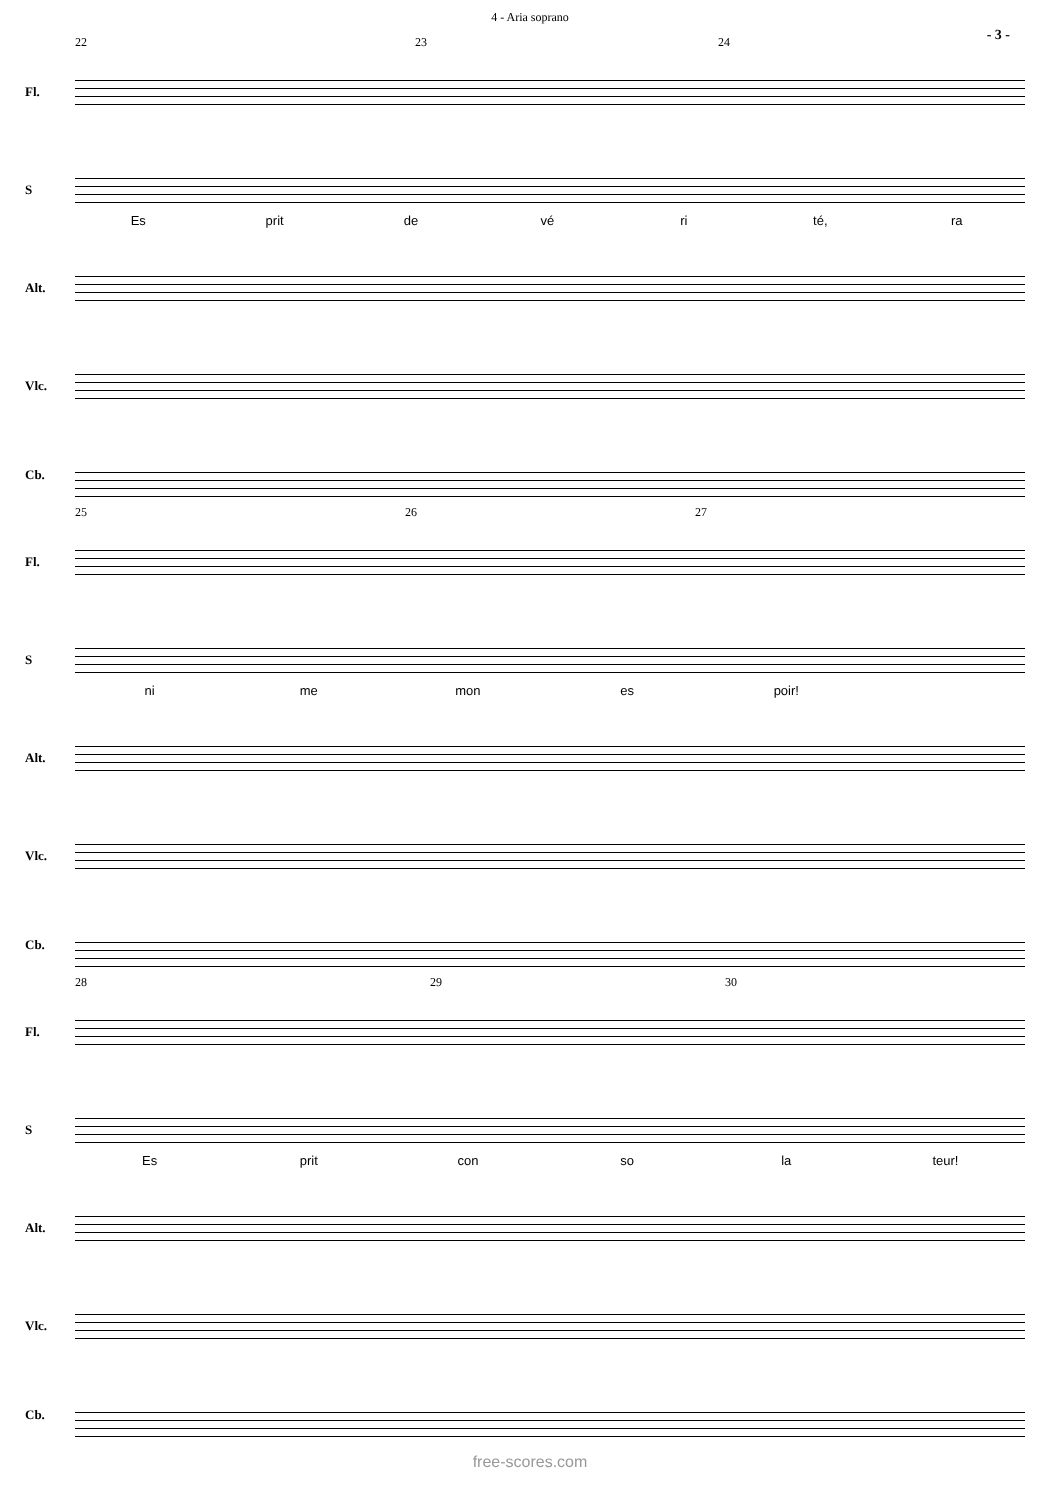4 - Aria soprano
- 3 -
22 23 24
Fl.
S
Es prit de vé ri té, ra
Alt.
Vlc.
Cb.
25 26 27
Fl.
S
ni me mon es poir!
Alt.
Vlc.
Cb.
28 29 30
Fl.
S
Es prit con so la teur!
Alt.
Vlc.
Cb.
free-scores.com